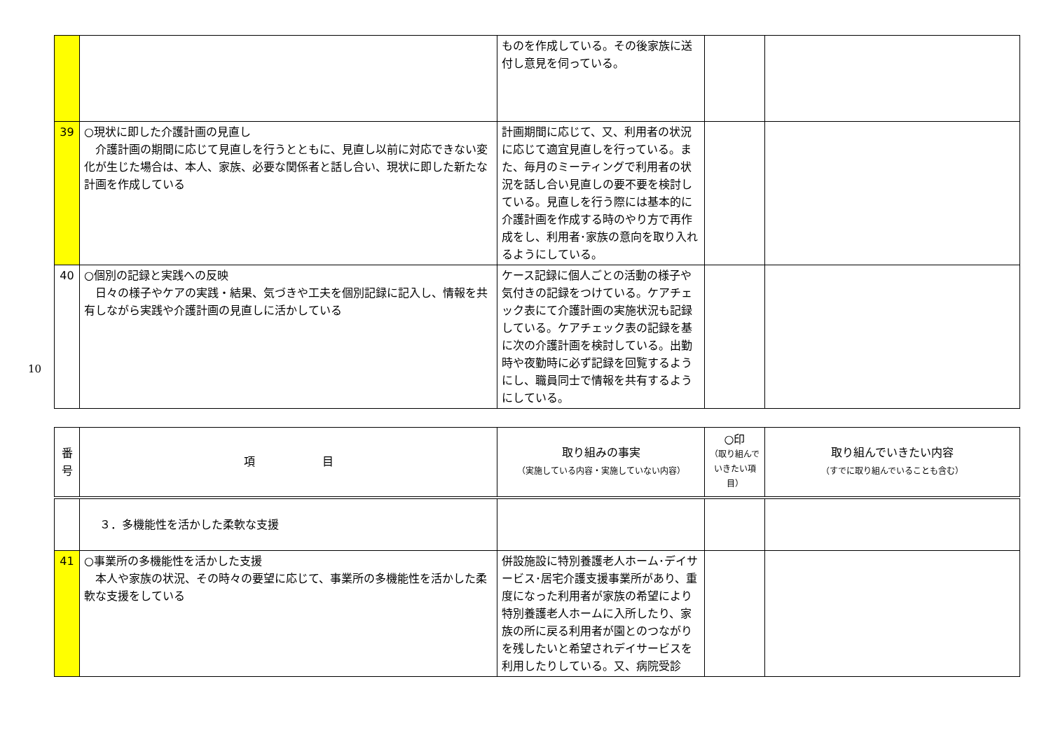10
| | | ものを作成している。その後家族に送付し意見を伺っている。 | | |
| 39 | ○現状に即した介護計画の見直し 介護計画の期間に応じて見直しを行うとともに、見直し以前に対応できない変化が生じた場合は、本人、家族、必要な関係者と話し合い、現状に即した新たな計画を作成している | 計画期間に応じて、又、利用者の状況に応じて適宜見直しを行っている。また、毎月のミーティングで利用者の状況を話し合い見直しの要不要を検討している。見直しを行う際には基本的に介護計画を作成する時のやり方で再作成をし、利用者･家族の意向を取り入れるようにしている。 | | |
| 40 | ○個別の記録と実践への反映 日々の様子やケアの実践・結果、気づきや工夫を個別記録に記入し、情報を共有しながら実践や介護計画の見直しに活かしている | ケース記録に個人ごとの活動の様子や気付きの記録をつけている。ケアチェック表にて介護計画の実施状況も記録している。ケアチェック表の記録を基に次の介護計画を検討している。出勤時や夜勤時に必ず記録を回覧するようにし、職員同士で情報を共有するようにしている。 | | |
| 番 号 | 項 目 | 取り組みの事実 （実施している内容・実施していない内容） | ○印 （取り組んで いきたい項目） | 取り組んでいきたい内容 （すでに取り組んでいることも含む） |
| --- | --- | --- | --- | --- |
| | ３．多機能性を活かした柔軟な支援 | | | |
| 41 | ○事業所の多機能性を活かした支援 本人や家族の状況、その時々の要望に応じて、事業所の多機能性を活かした柔軟な支援をしている | 併設施設に特別養護老人ホーム･デイサービス･居宅介護支援事業所があり、重度になった利用者が家族の希望により特別養護老人ホームに入所したり、家族の所に戻る利用者が園とのつながりを残したいと希望されデイサービスを利用したりしている。又、病院受診 | | |